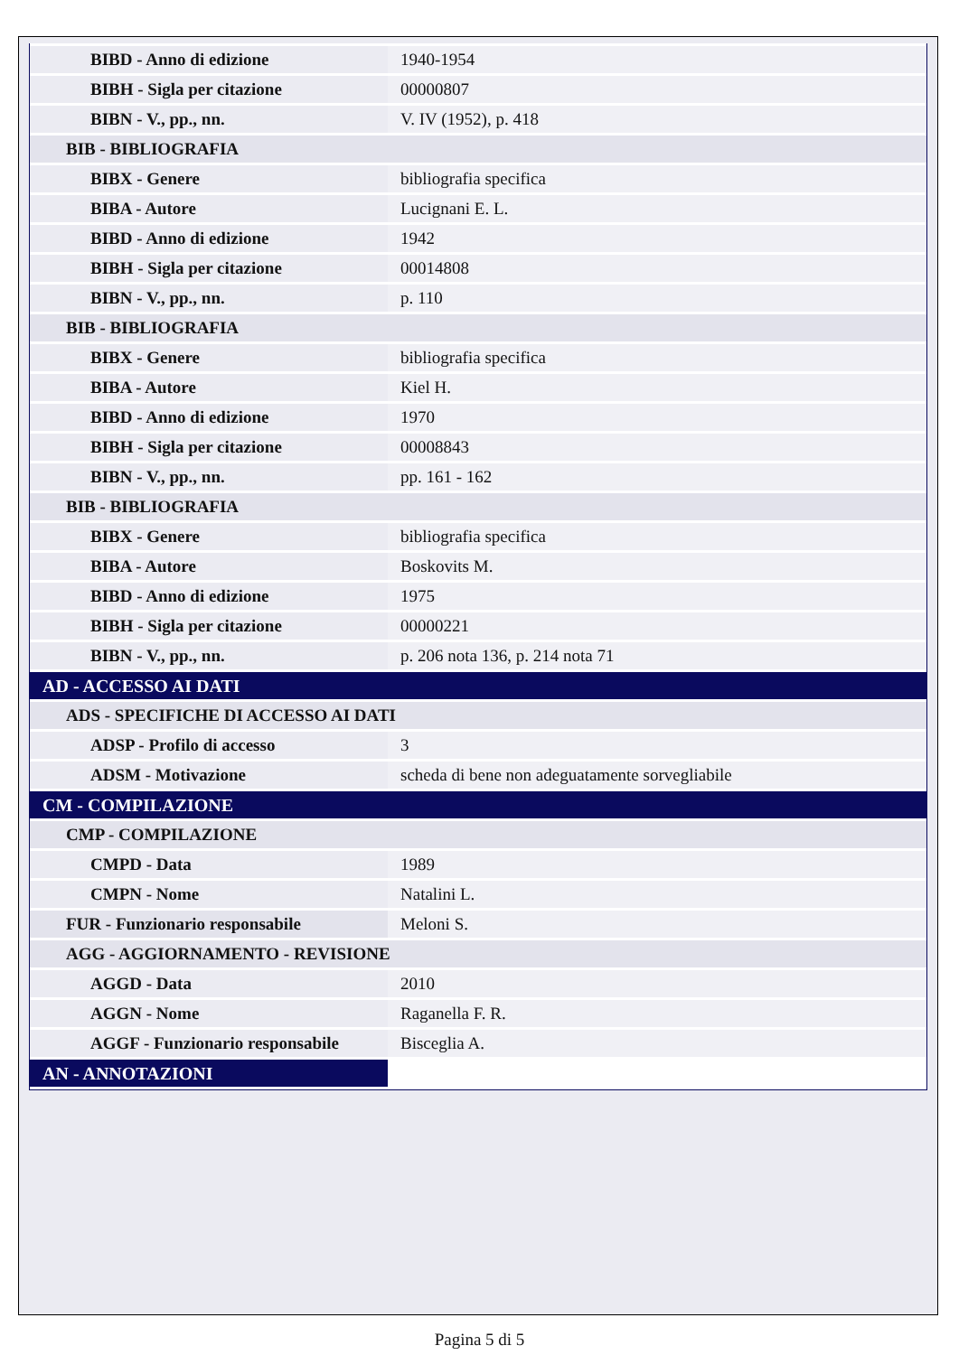| BIBD - Anno di edizione | 1940-1954 |
| BIBH - Sigla per citazione | 00000807 |
| BIBN - V., pp., nn. | V. IV (1952), p. 418 |
| BIB - BIBLIOGRAFIA | |
| BIBX - Genere | bibliografia specifica |
| BIBA - Autore | Lucignani E. L. |
| BIBD - Anno di edizione | 1942 |
| BIBH - Sigla per citazione | 00014808 |
| BIBN - V., pp., nn. | p. 110 |
| BIB - BIBLIOGRAFIA | |
| BIBX - Genere | bibliografia specifica |
| BIBA - Autore | Kiel H. |
| BIBD - Anno di edizione | 1970 |
| BIBH - Sigla per citazione | 00008843 |
| BIBN - V., pp., nn. | pp. 161 - 162 |
| BIB - BIBLIOGRAFIA | |
| BIBX - Genere | bibliografia specifica |
| BIBA - Autore | Boskovits M. |
| BIBD - Anno di edizione | 1975 |
| BIBH - Sigla per citazione | 00000221 |
| BIBN - V., pp., nn. | p. 206 nota 136, p. 214 nota 71 |
| AD - ACCESSO AI DATI | |
| ADS - SPECIFICHE DI ACCESSO AI DATI | |
| ADSP - Profilo di accesso | 3 |
| ADSM - Motivazione | scheda di bene non adeguatamente sorvegliabile |
| CM - COMPILAZIONE | |
| CMP - COMPILAZIONE | |
| CMPD - Data | 1989 |
| CMPN - Nome | Natalini L. |
| FUR - Funzionario responsabile | Meloni S. |
| AGG - AGGIORNAMENTO - REVISIONE | |
| AGGD - Data | 2010 |
| AGGN - Nome | Raganella F. R. |
| AGGF - Funzionario responsabile | Bisceglia A. |
| AN - ANNOTAZIONI | |
Pagina 5 di 5